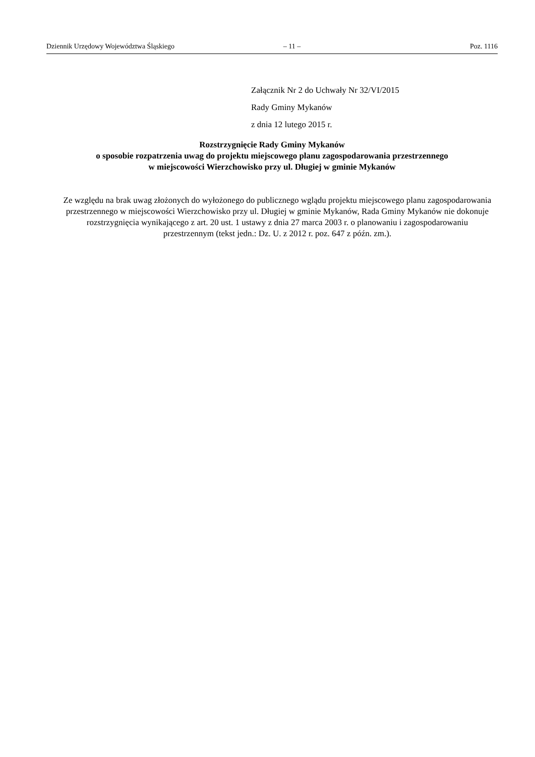Dziennik Urzędowy Województwa Śląskiego – 11 – Poz. 1116
Załącznik Nr 2 do Uchwały Nr 32/VI/2015
Rady Gminy Mykanów
z dnia 12 lutego 2015 r.
Rozstrzygnięcie Rady Gminy Mykanów
o sposobie rozpatrzenia uwag do projektu miejscowego planu zagospodarowania przestrzennego
w miejscowości Wierzchowisko przy ul. Długiej w gminie Mykanów
Ze względu na brak uwag złożonych do wyłożonego do publicznego wglądu projektu miejscowego planu zagospodarowania przestrzennego w miejscowości Wierzchowisko przy ul. Długiej w gminie Mykanów, Rada Gminy Mykanów nie dokonuje rozstrzygnięcia wynikającego z art. 20 ust. 1 ustawy z dnia 27 marca 2003 r. o planowaniu i zagospodarowaniu przestrzennym (tekst jedn.: Dz. U. z 2012 r. poz. 647 z późn. zm.).